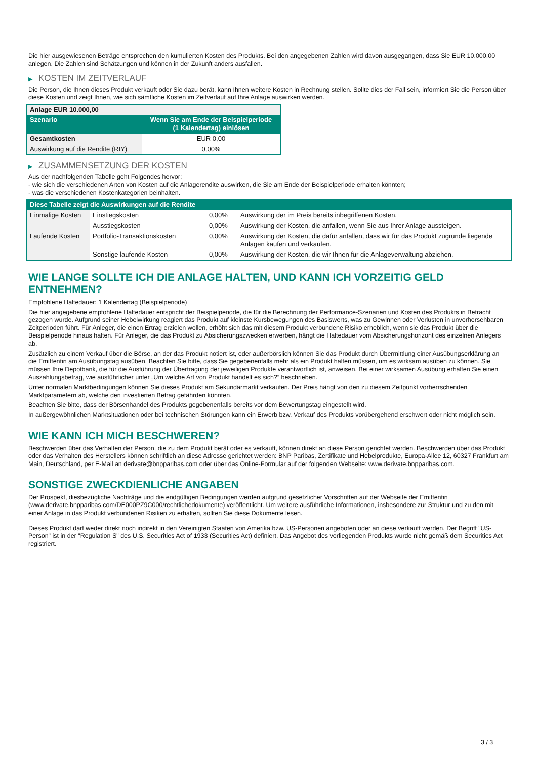Die hier ausgewiesenen Beträge entsprechen den kumulierten Kosten des Produkts. Bei den angegebenen Zahlen wird davon ausgegangen, dass Sie EUR 10.000,00 anlegen. Die Zahlen sind Schätzungen und können in der Zukunft anders ausfallen.
▶ KOSTEN IM ZEITVERLAUF
Die Person, die Ihnen dieses Produkt verkauft oder Sie dazu berät, kann Ihnen weitere Kosten in Rechnung stellen. Sollte dies der Fall sein, informiert Sie die Person über diese Kosten und zeigt Ihnen, wie sich sämtliche Kosten im Zeitverlauf auf Ihre Anlage auswirken werden.
| Anlage EUR 10.000,00 | |
| --- | --- |
| Szenario | Wenn Sie am Ende der Beispielperiode (1 Kalendertag) einlösen |
| Gesamtkosten | EUR 0,00 |
| Auswirkung auf die Rendite (RIY) | 0,00% |
▶ ZUSAMMENSETZUNG DER KOSTEN
Aus der nachfolgenden Tabelle geht Folgendes hervor:
- wie sich die verschiedenen Arten von Kosten auf die Anlagerendite auswirken, die Sie am Ende der Beispielperiode erhalten könnten;
- was die verschiedenen Kostenkategorien beinhalten.
| Diese Tabelle zeigt die Auswirkungen auf die Rendite | | | |
| --- | --- | --- | --- |
| Einmalige Kosten | Einstiegskosten | 0,00% | Auswirkung der im Preis bereits inbegriffenen Kosten. |
| | Ausstiegskosten | 0,00% | Auswirkung der Kosten, die anfallen, wenn Sie aus Ihrer Anlage aussteigen. |
| Laufende Kosten | Portfolio-Transaktionskosten | 0,00% | Auswirkung der Kosten, die dafür anfallen, dass wir für das Produkt zugrunde liegende Anlagen kaufen und verkaufen. |
| | Sonstige laufende Kosten | 0,00% | Auswirkung der Kosten, die wir Ihnen für die Anlageverwaltung abziehen. |
WIE LANGE SOLLTE ICH DIE ANLAGE HALTEN, UND KANN ICH VORZEITIG GELD ENTNEHMEN?
Empfohlene Haltedauer: 1 Kalendertag (Beispielperiode)
Die hier angegebene empfohlene Haltedauer entspricht der Beispielperiode, die für die Berechnung der Performance-Szenarien und Kosten des Produkts in Betracht gezogen wurde. Aufgrund seiner Hebelwirkung reagiert das Produkt auf kleinste Kursbewegungen des Basiswerts, was zu Gewinnen oder Verlusten in unvorhersehbaren Zeitperioden führt. Für Anleger, die einen Ertrag erzielen wollen, erhöht sich das mit diesem Produkt verbundene Risiko erheblich, wenn sie das Produkt über die Beispielperiode hinaus halten. Für Anleger, die das Produkt zu Absicherungszwecken erwerben, hängt die Haltedauer vom Absicherungshorizont des einzelnen Anlegers ab.
Zusätzlich zu einem Verkauf über die Börse, an der das Produkt notiert ist, oder außerbörslich können Sie das Produkt durch Übermittlung einer Ausübungserklärung an die Emittentin am Ausübungstag ausüben. Beachten Sie bitte, dass Sie gegebenenfalls mehr als ein Produkt halten müssen, um es wirksam ausüben zu können. Sie müssen Ihre Depotbank, die für die Ausführung der Übertragung der jeweiligen Produkte verantwortlich ist, anweisen. Bei einer wirksamen Ausübung erhalten Sie einen Auszahlungsbetrag, wie ausführlicher unter „Um welche Art von Produkt handelt es sich?“ beschrieben.
Unter normalen Marktbedingungen können Sie dieses Produkt am Sekundärmarkt verkaufen. Der Preis hängt von den zu diesem Zeitpunkt vorherrschenden Marktparametern ab, welche den investierten Betrag gefährden könnten.
Beachten Sie bitte, dass der Börsenhandel des Produkts gegebenenfalls bereits vor dem Bewertungstag eingestellt wird.
In außergewöhnlichen Marktsituationen oder bei technischen Störungen kann ein Erwerb bzw. Verkauf des Produkts vorübergehend erschwert oder nicht möglich sein.
WIE KANN ICH MICH BESCHWEREN?
Beschwerden über das Verhalten der Person, die zu dem Produkt berät oder es verkauft, können direkt an diese Person gerichtet werden. Beschwerden über das Produkt oder das Verhalten des Herstellers können schriftlich an diese Adresse gerichtet werden: BNP Paribas, Zertifikate und Hebelprodukte, Europa-Allee 12, 60327 Frankfurt am Main, Deutschland, per E-Mail an derivate@bnpparibas.com oder über das Online-Formular auf der folgenden Webseite: www.derivate.bnpparibas.com.
SONSTIGE ZWECKDIENLICHE ANGABEN
Der Prospekt, diesbezügliche Nachträge und die endgültigen Bedingungen werden aufgrund gesetzlicher Vorschriften auf der Webseite der Emittentin (www.derivate.bnpparibas.com/DE000PZ9C000/rechtlichedokumente) veröffentlicht. Um weitere ausführliche Informationen, insbesondere zur Struktur und zu den mit einer Anlage in das Produkt verbundenen Risiken zu erhalten, sollten Sie diese Dokumente lesen.
Dieses Produkt darf weder direkt noch indirekt in den Vereinigten Staaten von Amerika bzw. US-Personen angeboten oder an diese verkauft werden. Der Begriff "US-Person" ist in der "Regulation S" des U.S. Securities Act of 1933 (Securities Act) definiert. Das Angebot des vorliegenden Produkts wurde nicht gemäß dem Securities Act registriert.
3 / 3